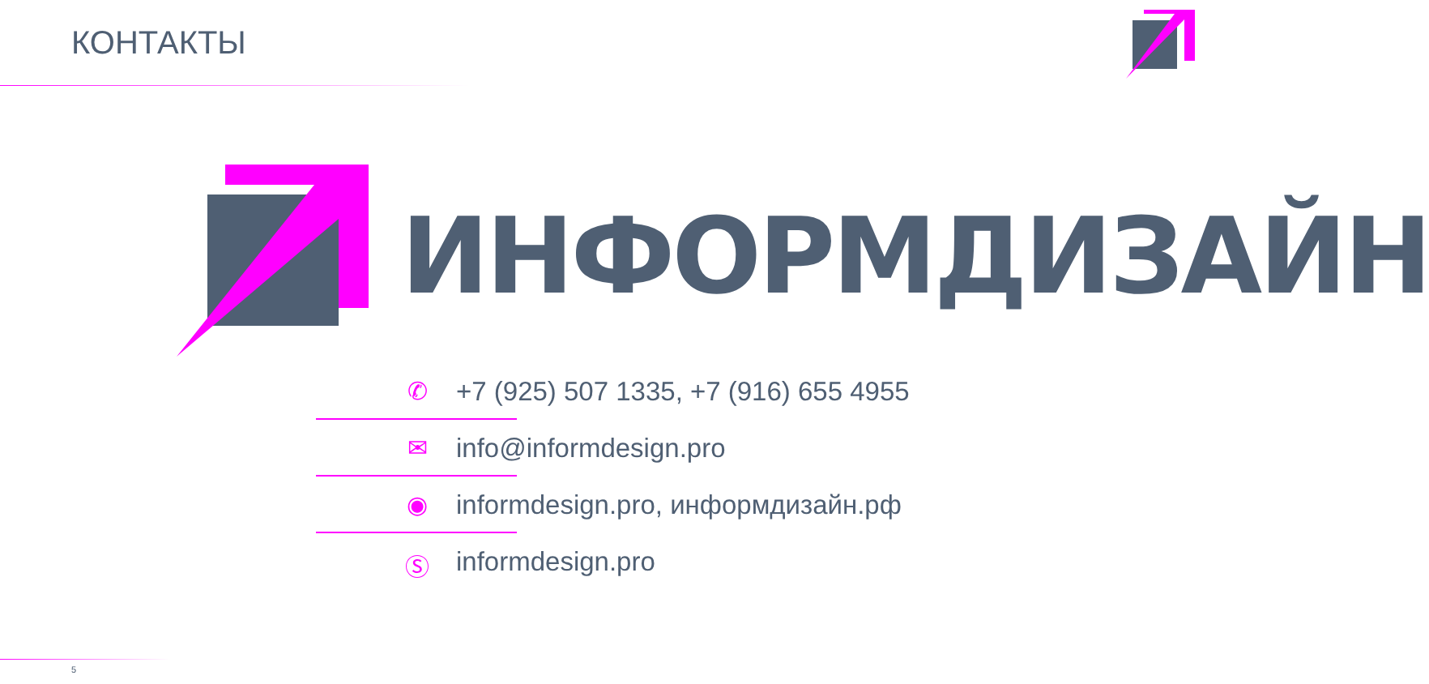КОНТАКТЫ
ИНФОРМДИЗАЙН
✆ +7 (925) 507 1335, +7 (916) 655 4955
✉ info@informdesign.pro
◉ informdesign.pro, информдизайн.рф
Ⓢ informdesign.pro
5